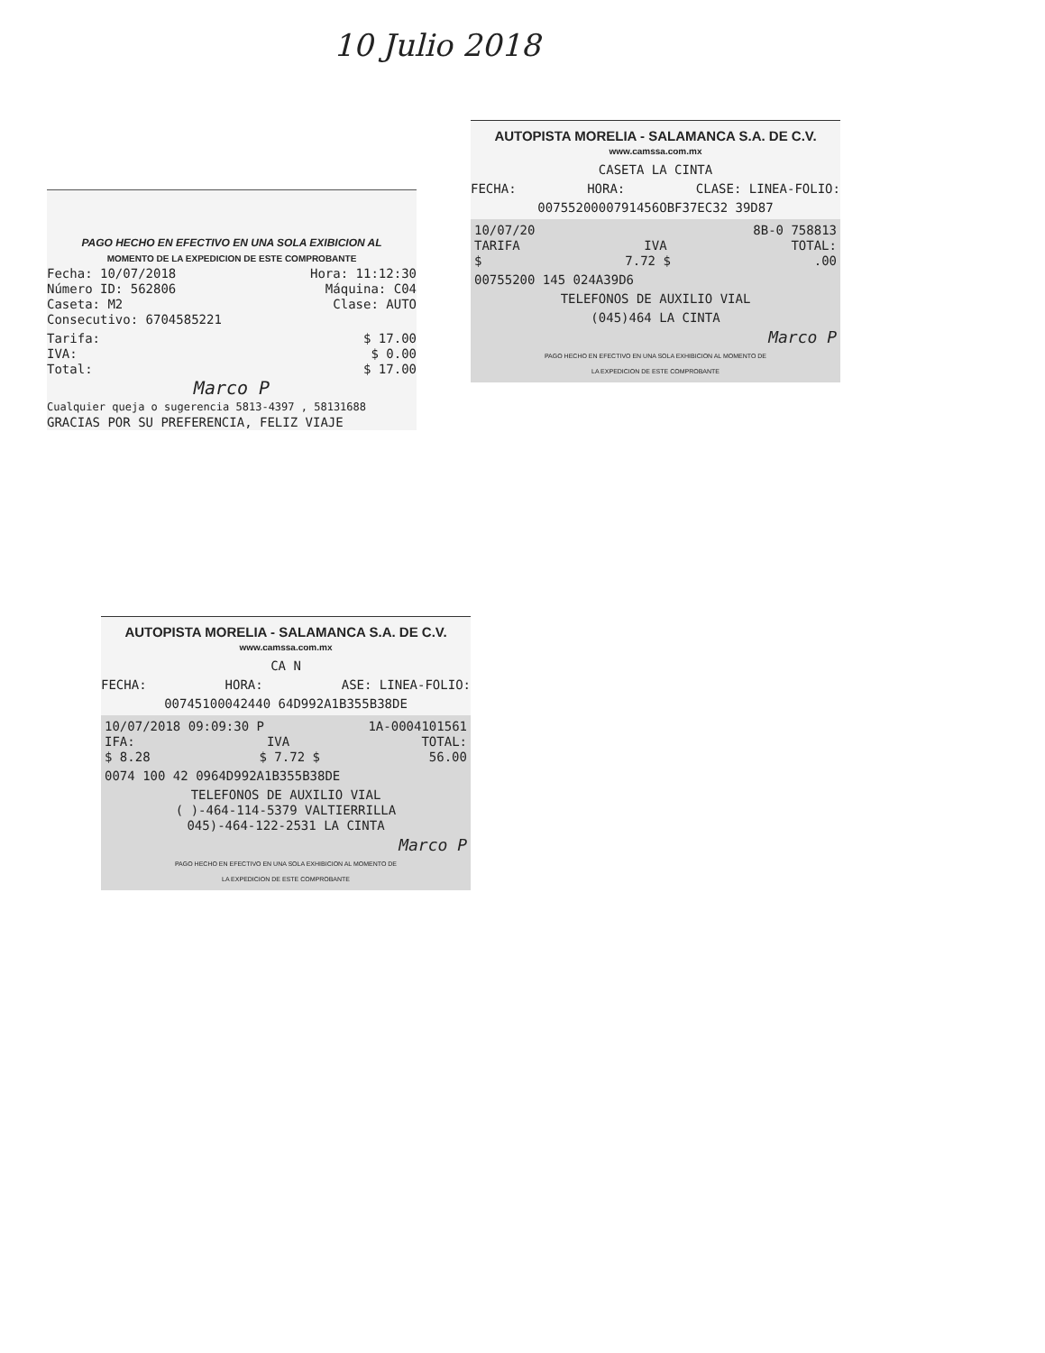10 Julio 2018
PAGO HECHO EN EFECTIVO EN UNA SOLA EXIBICION AL
MOMENTO DE LA EXPEDICION DE ESTE COMPROBANTE
Fecha: 10/07/2018 Hora: 11:12:30
Número ID: 562806 Máquina: C04
Caseta: M2 Clase: AUTO
Consecutivo: 6704585221
Tarifa: $ 17.00
IVA: $ 0.00
Total: $ 17.00
Marco P
Cualquier queja o sugerencia 5813-4397 , 58131688
GRACIAS POR SU PREFERENCIA, FELIZ VIAJE
AUTOPISTA MORELIA - SALAMANCA S.A. DE C.V.
www.camssa.com.mx
CASETA LA CINTA
FECHA: HORA: CLASE: LINEA-FOLIO:
0075520000791456OBF37EC32 39D87
10/07/20 8B-0 758813
TARIFA IVA TOTAL:
$ 7.72 $.00
00755200 145 024A39D6
TELEFONOS DE AUXILIO VIAL
(045)464 LA CINTA
Marco P
PAGO HECHO EN EFECTIVO EN UNA SOLA EXHIBICION AL MOMENTO DE
LA EXPEDICION DE ESTE COMPROBANTE
AUTOPISTA MORELIA - SALAMANCA S.A. DE C.V.
www.camssa.com.mx
CA N
FECHA: HORA: ASE: LINEA-FOLIO:
00745100042440 64D992A1B355B38DE
10/07/2018 09:09:30 P 1A-0004101561
IFA: IVA TOTAL:
$ 8.28 $ 7.72 $ 56.00
0074 100 42 0964D992A1B355B38DE
TELEFONOS DE AUXILIO VIAL
( )-464-114-5379 VALTIERRILLA
045)-464-122-2531 LA CINTA
Marco P
PAGO HECHO EN EFECTIVO EN UNA SOLA EXHIBICION AL MOMENTO DE
LA EXPEDICION DE ESTE COMPROBANTE